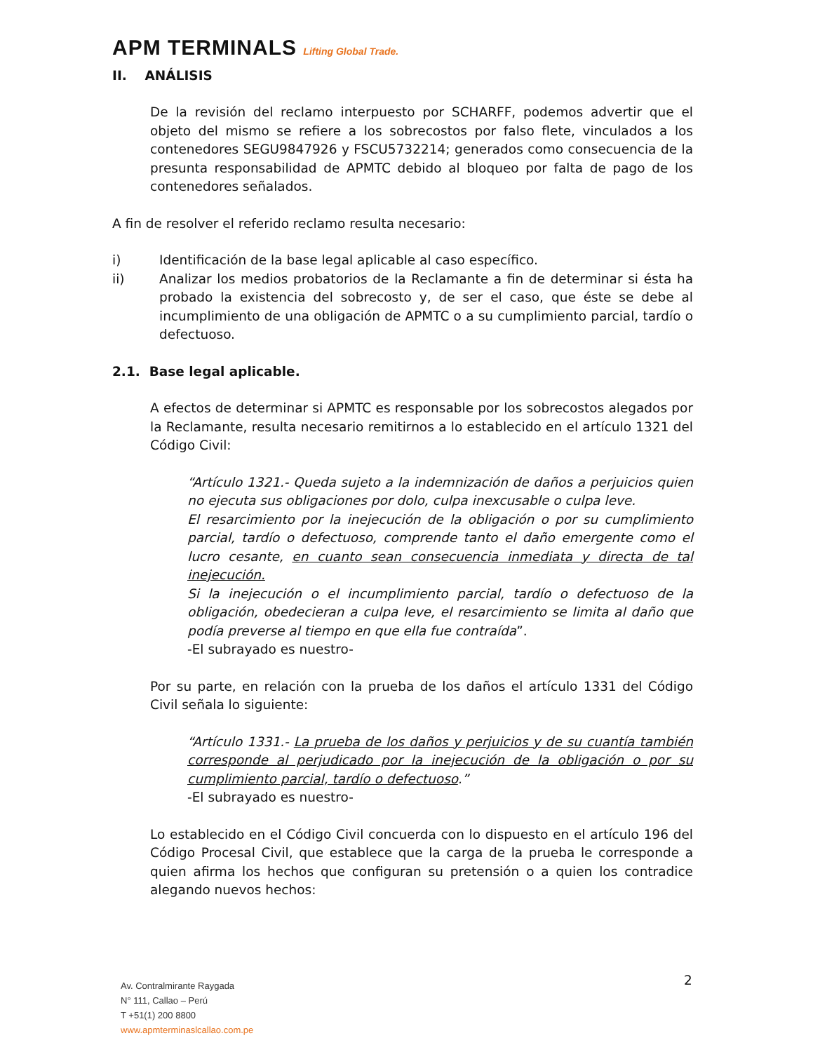APM TERMINALS Lifting Global Trade.
II. ANÁLISIS
De la revisión del reclamo interpuesto por SCHARFF, podemos advertir que el objeto del mismo se refiere a los sobrecostos por falso flete, vinculados a los contenedores SEGU9847926 y FSCU5732214; generados como consecuencia de la presunta responsabilidad de APMTC debido al bloqueo por falta de pago de los contenedores señalados.
A fin de resolver el referido reclamo resulta necesario:
i) Identificación de la base legal aplicable al caso específico.
ii) Analizar los medios probatorios de la Reclamante a fin de determinar si ésta ha probado la existencia del sobrecosto y, de ser el caso, que éste se debe al incumplimiento de una obligación de APMTC o a su cumplimiento parcial, tardío o defectuoso.
2.1. Base legal aplicable.
A efectos de determinar si APMTC es responsable por los sobrecostos alegados por la Reclamante, resulta necesario remitirnos a lo establecido en el artículo 1321 del Código Civil:
“Artículo 1321.- Queda sujeto a la indemnización de daños a perjuicios quien no ejecuta sus obligaciones por dolo, culpa inexcusable o culpa leve.
El resarcimiento por la inejecución de la obligación o por su cumplimiento parcial, tardío o defectuoso, comprende tanto el daño emergente como el lucro cesante, en cuanto sean consecuencia inmediata y directa de tal inejecución.
Si la inejecución o el incumplimiento parcial, tardío o defectuoso de la obligación, obedecieran a culpa leve, el resarcimiento se limita al daño que podía preverse al tiempo en que ella fue contraída”.
-El subrayado es nuestro-
Por su parte, en relación con la prueba de los daños el artículo 1331 del Código Civil señala lo siguiente:
“Artículo 1331.- La prueba de los daños y perjuicios y de su cuantía también corresponde al perjudicado por la inejecución de la obligación o por su cumplimiento parcial, tardío o defectuoso.”
-El subrayado es nuestro-
Lo establecido en el Código Civil concuerda con lo dispuesto en el artículo 196 del Código Procesal Civil, que establece que la carga de la prueba le corresponde a quien afirma los hechos que configuran su pretensión o a quien los contradice alegando nuevos hechos:
2
Av. Contralmirante Raygada
N° 111, Callao – Perú
T +51(1) 200 8800
www.apmterminaslcallao.com.pe